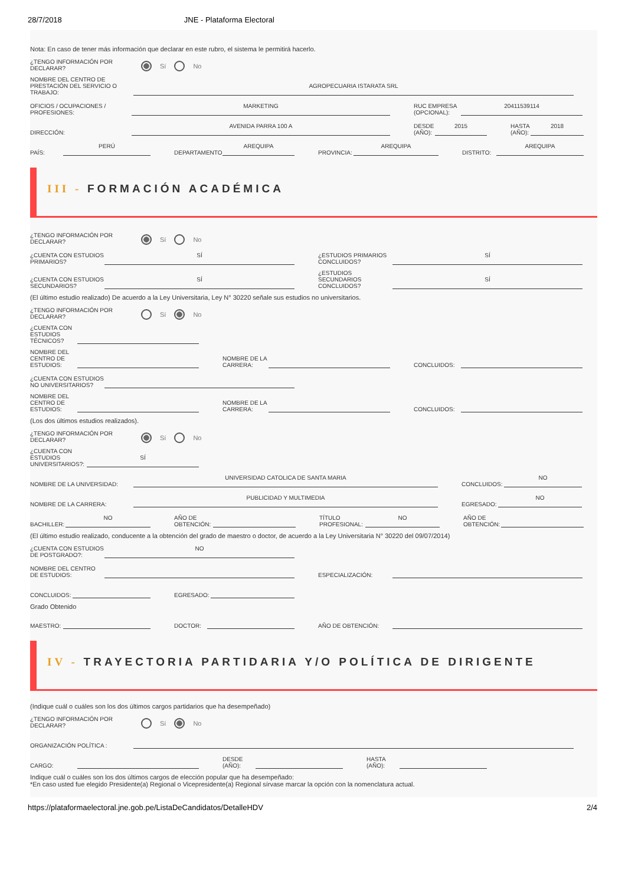28/7/2018 JNE - Plataforma Electoral
Nota: En caso de tener más información que declarar en este rubro, el sistema le permitirá hacerlo.
¿TENGO INFORMACIÓN POR DECLARAR?
Sí No
NOMBRE DEL CENTRO DE PRESTACIÓN DEL SERVICIO O TRABAJO:
AGROPECUARIA ISTARATA SRL
OFICIOS / OCUPACIONES / PROFESIONES:
MARKETING
RUC EMPRESA (OPCIONAL):
20411539114
DIRECCIÓN:
AVENIDA PARRA 100 A
DESDE (AÑO):
2015
HASTA (AÑO):
2018
PAÍS:
PERÚ
DEPARTAMENTO
AREQUIPA
PROVINCIA:
AREQUIPA
DISTRITO:
AREQUIPA
III - FORMACIÓN ACADÉMICA
¿TENGO INFORMACIÓN POR DECLARAR?
Sí No
¿CUENTA CON ESTUDIOS PRIMARIOS?
SÍ
¿ESTUDIOS PRIMARIOS CONCLUIDOS?
SÍ
¿CUENTA CON ESTUDIOS SECUNDARIOS?
SÍ
¿ESTUDIOS SECUNDARIOS CONCLUIDOS?
SÍ
(El último estudio realizado) De acuerdo a la Ley Universitaria, Ley N° 30220 señale sus estudios no universitarios.
¿TENGO INFORMACIÓN POR DECLARAR?
Sí No
¿CUENTA CON ESTUDIOS TÉCNICOS?
NOMBRE DEL CENTRO DE ESTUDIOS:
NOMBRE DE LA CARRERA:
CONCLUIDOS:
¿CUENTA CON ESTUDIOS NO UNIVERSITARIOS?
NOMBRE DEL CENTRO DE ESTUDIOS:
NOMBRE DE LA CARRERA:
CONCLUIDOS:
(Los dos últimos estudios realizados).
¿TENGO INFORMACIÓN POR DECLARAR?
Sí No
¿CUENTA CON ESTUDIOS UNIVERSITARIOS?:
SÍ
NOMBRE DE LA UNIVERSIDAD:
UNIVERSIDAD CATOLICA DE SANTA MARIA
CONCLUIDOS:
NO
NOMBRE DE LA CARRERA:
PUBLICIDAD Y MULTIMEDIA
EGRESADO:
NO
BACHILLER:
NO
AÑO DE OBTENCIÓN:
TÍTULO PROFESIONAL:
NO
AÑO DE OBTENCIÓN:
(El último estudio realizado, conducente a la obtención del grado de maestro o doctor, de acuerdo a la Ley Universitaria N° 30220 del 09/07/2014)
¿CUENTA CON ESTUDIOS DE POSTGRADO?:
NO
NOMBRE DEL CENTRO DE ESTUDIOS:
ESPECIALIZACIÓN:
CONCLUIDOS:
EGRESADO:
Grado Obtenido
MAESTRO:
DOCTOR:
AÑO DE OBTENCIÓN:
IV - TRAYECTORIA PARTIDARIA Y/O POLÍTICA DE DIRIGENTE
(Indique cuál o cuáles son los dos últimos cargos partidarios que ha desempeñado)
¿TENGO INFORMACIÓN POR DECLARAR?
Sí No
ORGANIZACIÓN POLÍTICA :
CARGO:
DESDE (AÑO):
HASTA (AÑO):
Indique cuál o cuáles son los dos últimos cargos de elección popular que ha desempeñado:
*En caso usted fue elegido Presidente(a) Regional o Vicepresidente(a) Regional sírvase marcar la opción con la nomenclatura actual.
https://plataformaelectoral.jne.gob.pe/ListaDeCandidatos/DetalleHDV 2/4